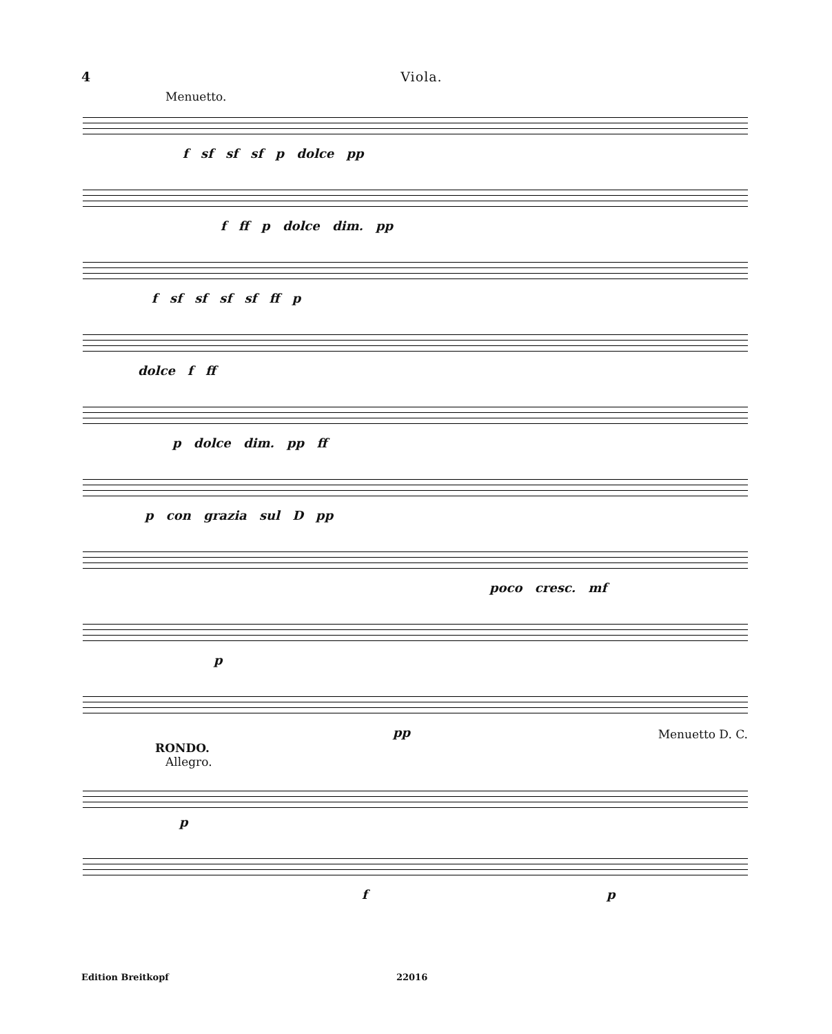4 Viola.
Menuetto.
f sf sf sf p dolce pp
f ff p dolce dim. pp
f sf sf sf sf ff p
dolce f ff
p dolce dim. pp ff
p con grazia sul D pp
poco cresc. mf
p
pp Menuetto D. C.
RONDO.
Allegro.
p
f p
Edition Breitkopf 22016